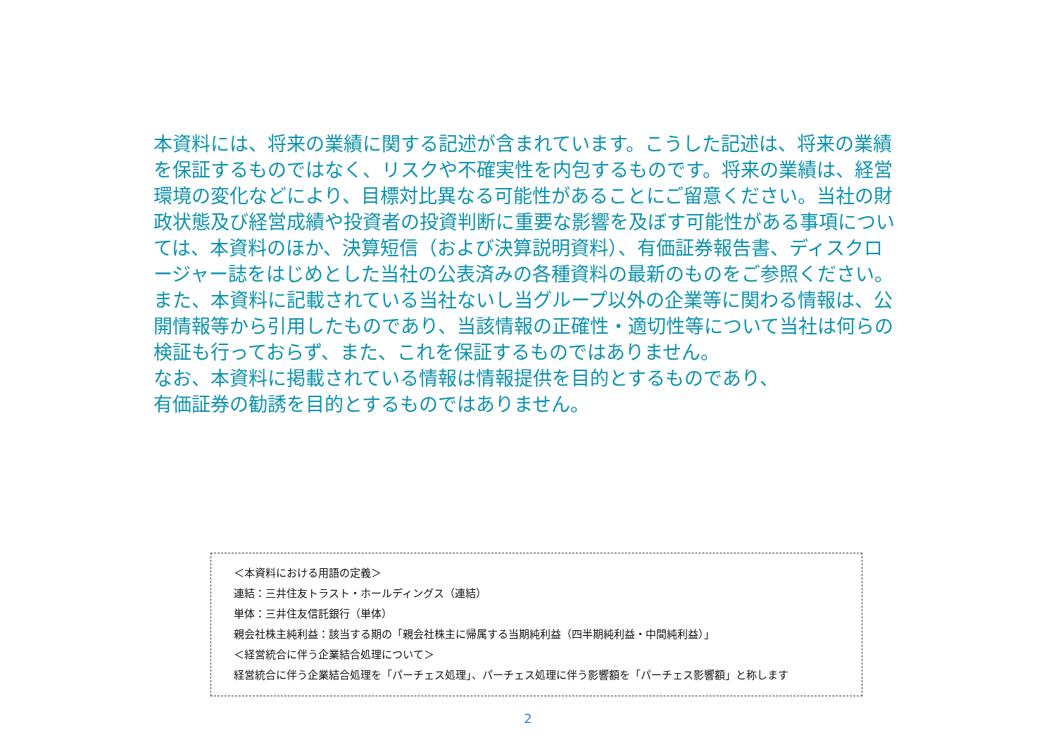本資料には、将来の業績に関する記述が含まれています。こうした記述は、将来の業績を保証するものではなく、リスクや不確実性を内包するものです。将来の業績は、経営環境の変化などにより、目標対比異なる可能性があることにご留意ください。当社の財政状態及び経営成績や投資者の投資判断に重要な影響を及ぼす可能性がある事項については、本資料のほか、決算短信（および決算説明資料）、有価証券報告書、ディスクロージャー誌をはじめとした当社の公表済みの各種資料の最新のものをご参照ください。
また、本資料に記載されている当社ないし当グループ以外の企業等に関わる情報は、公開情報等から引用したものであり、当該情報の正確性・適切性等について当社は何らの検証も行っておらず、また、これを保証するものではありません。
なお、本資料に掲載されている情報は情報提供を目的とするものであり、
有価証券の勧誘を目的とするものではありません。
＜本資料における用語の定義＞
連結：三井住友トラスト・ホールディングス（連結）
単体：三井住友信託銀行（単体）
親会社株主純利益：該当する期の「親会社株主に帰属する当期純利益（四半期純利益・中間純利益）」
＜経営統合に伴う企業結合処理について＞
経営統合に伴う企業結合処理を「パーチェス処理」、パーチェス処理に伴う影響額を「パーチェス影響額」と称します
2